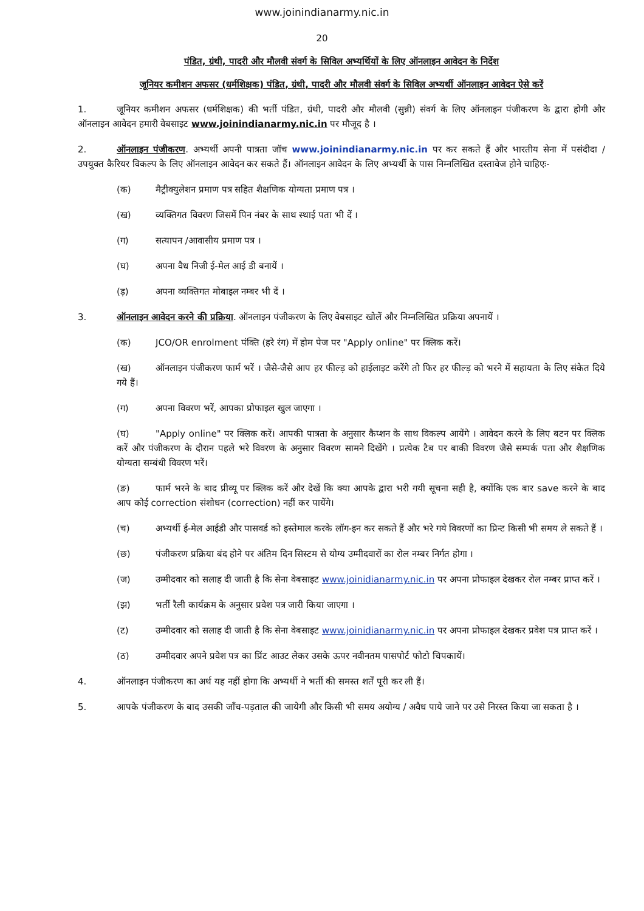www.joinindianarmy.nic.in
20
पंडित, ग्रंथी, पादरी और मौलवी संवर्ग के सिविल अभ्यर्थियों के लिए ऑनलाइन आवेदन के निर्देश
जूनियर कमीशन अफसर (धर्मशिक्षक) पंडित, ग्रंथी, पादरी और मौलवी संवर्ग के सिविल अभ्यर्थी ऑनलाइन आवेदन ऐसे करें
1. जूनियर कमीशन अफसर (धर्मशिक्षक) की भर्ती पंडित, ग्रंथी, पादरी और मौलवी (सुन्नी) संवर्ग के लिए ऑनलाइन पंजीकरण के द्वारा होगी और ऑनलाइन आवेदन हमारी वेबसाइट www.joinindianarmy.nic.in पर मौजूद है ।
2. ऑनलाइन पंजीकरण. अभ्यर्थी अपनी पात्रता जॉच www.joinindianarmy.nic.in पर कर सकते हैं और भारतीय सेना में पसंदीदा / उपयुक्त कैरियर विकल्प के लिए ऑनलाइन आवेदन कर सकते हैं। ऑनलाइन आवेदन के लिए अभ्यर्थी के पास निम्नलिखित दस्तावेज होने चाहिएः-
(क) मैट्रीक्युलेशन प्रमाण पत्र सहित शैक्षणिक योग्यता प्रमाण पत्र ।
(ख) व्यक्तिगत विवरण जिसमें पिन नंबर के साथ स्थाई पता भी दें ।
(ग) सत्यापन /आवासीय प्रमाण पत्र ।
(घ) अपना वैध निजी ई-मेल आई डी बनायें ।
(ड़) अपना व्यक्तिगत मोबाइल नम्बर भी दें ।
3. ऑनलाइन आवेदन करने की प्रक्रिया. ऑनलाइन पंजीकरण के लिए वेबसाइट खोलें और निम्नलिखित प्रक्रिया अपनायें ।
(क) JCO/OR enrolment पंक्ति (हरे रंग) में होम पेज पर "Apply online" पर क्लिक करें।
(ख) ऑनलाइन पंजीकरण फार्म भरें । जैसे-जैसे आप हर फील्ड़ को हाईलाइट करेंगे तो फिर हर फील्ड़ को भरने में सहायता के लिए संकेत दिये गये हैं।
(ग) अपना विवरण भरें, आपका प्रोफाइल खुल जाएगा ।
(घ) "Apply online" पर क्लिक करें। आपकी पात्रता के अनुसार कैप्शन के साथ विकल्प आयेंगे । आवेदन करने के लिए बटन पर क्लिक करें और पंजीकरण के दौरान पहले भरे विवरण के अनुसार विवरण सामने दिखेंगे । प्रत्येक टैब पर बाकी विवरण जैसे सम्पर्क पता और शैक्षणिक योग्यता सम्बंधी विवरण भरें।
(ङ) फार्म भरने के बाद प्रीव्यू पर क्लिक करें और देखें कि क्या आपके द्वारा भरी गयी सूचना सही है, क्योंकि एक बार save करने के बाद आप कोई correction संशोधन (correction) नहीं कर पायेंगे।
(च) अभ्यर्थी ई-मेल आईडी और पासवर्ड को इस्तेमाल करके लॉग-इन कर सकते हैं और भरे गये विवरणों का प्रिन्ट किसी भी समय ले सकते हैं ।
(छ) पंजीकरण प्रक्रिया बंद होने पर अंतिम दिन सिस्टम से योग्य उम्मीदवारों का रोल नम्बर निर्गत होगा ।
(ज) उम्मीदवार को सलाह दी जाती है कि सेना वेबसाइट www.joinidianarmy.nic.in पर अपना प्रोफाइल देखकर रोल नम्बर प्राप्त करें ।
(झ) भर्ती रैली कार्यक्रम के अनुसार प्रवेश पत्र जारी किया जाएगा ।
(ट) उम्मीदवार को सलाह दी जाती है कि सेना वेबसाइट www.joinidianarmy.nic.in पर अपना प्रोफाइल देखकर प्रवेश पत्र प्राप्त करें ।
(ठ) उम्मीदवार अपने प्रवेश पत्र का प्रिंट आउट लेकर उसके ऊपर नवीनतम पासपोर्ट फोटो चिपकायें।
4. ऑनलाइन पंजीकरण का अर्थ यह नहीं होगा कि अभ्यर्थी ने भर्ती की समस्त शर्तें पूरी कर ली हैं।
5. आपके पंजीकरण के बाद उसकी जाँच-पड़ताल की जायेगी और किसी भी समय अयोग्य / अवैध पाये जाने पर उसे निरस्त किया जा सकता है ।